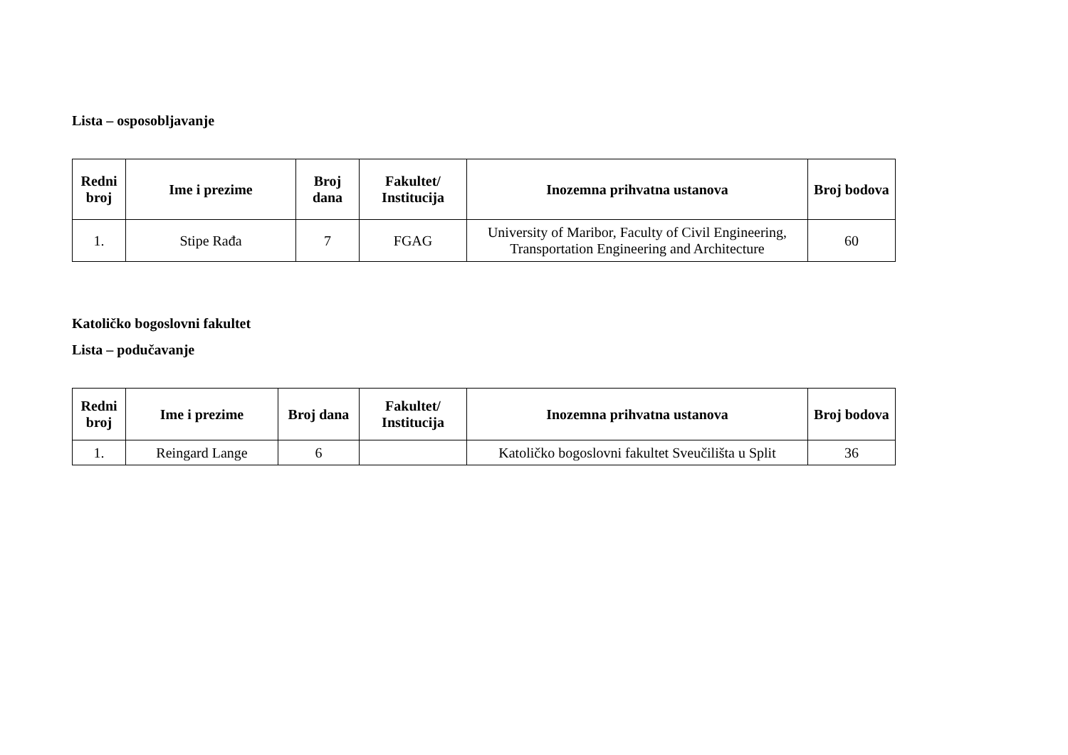Lista – osposobljavanje
| Redni broj | Ime i prezime | Broj dana | Fakultet/ Institucija | Inozemna prihvatna ustanova | Broj bodova |
| --- | --- | --- | --- | --- | --- |
| 1. | Stipe Rađa | 7 | FGAG | University of Maribor, Faculty of Civil Engineering, Transportation Engineering and Architecture | 60 |
Katoličko bogoslovni fakultet
Lista – podučavanje
| Redni broj | Ime i prezime | Broj dana | Fakultet/ Institucija | Inozemna prihvatna ustanova | Broj bodova |
| --- | --- | --- | --- | --- | --- |
| 1. | Reingard Lange | 6 | | Katoličko bogoslovni fakultet Sveučilišta u Split | 36 |